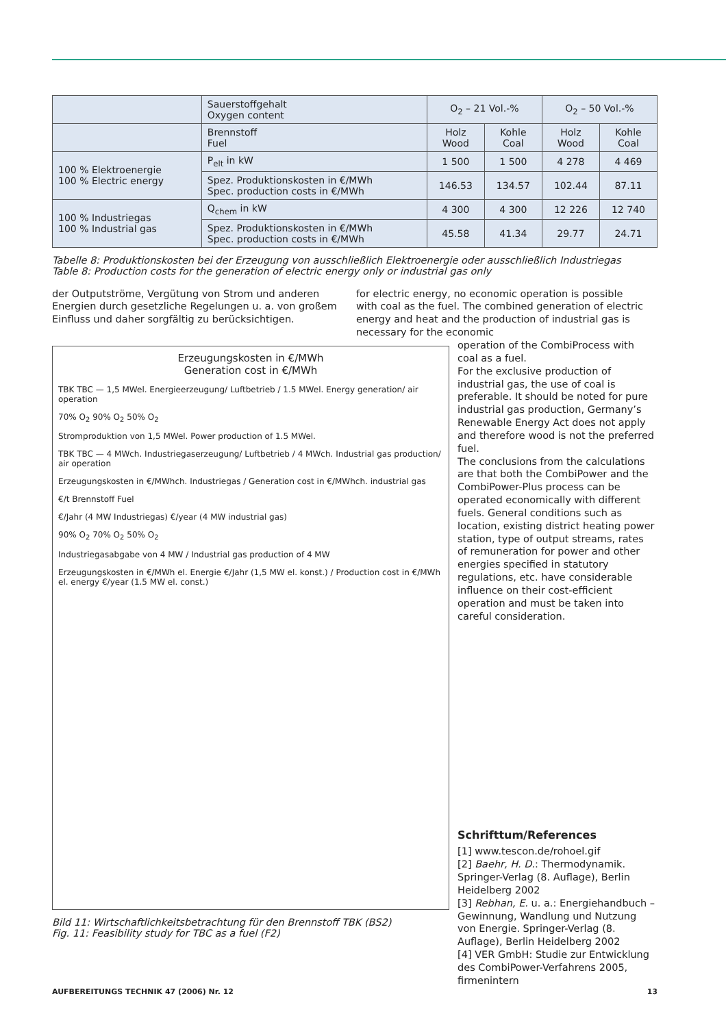| | Sauerstoffgehalt Oxygen content | O<sub>2</sub> – 21 Vol.-% | | O<sub>2</sub> – 50 Vol.-% | |
| --- | --- | --- | --- | --- | --- |
| | Brennstoff Fuel | Holz Wood | Kohle Coal | Holz Wood | Kohle Coal |
| 100 % Elektroenergie 100 % Electric energy | P<sub>elt</sub> in kW | 1 500 | 1 500 | 4 278 | 4 469 |
| | Spez. Produktionskosten in €/MWh Spec. production costs in €/MWh | 146.53 | 134.57 | 102.44 | 87.11 |
| 100 % Industriegas 100 % Industrial gas | Q<sub>chem</sub> in kW | 4 300 | 4 300 | 12 226 | 12 740 |
| | Spez. Produktionskosten in €/MWh Spec. production costs in €/MWh | 45.58 | 41.34 | 29.77 | 24.71 |
Tabelle 8: Produktionskosten bei der Erzeugung von ausschließlich Elektroenergie oder ausschließlich Industriegas
Table 8: Production costs for the generation of electric energy only or industrial gas only
der Outputströme, Vergütung von Strom und anderen Energien durch gesetzliche Regelungen u. a. von großem Einfluss und daher sorgfältig zu berücksichtigen.
for electric energy, no economic operation is possible with coal as the fuel. The combined generation of electric energy and heat and the production of industrial gas is necessary for the economic
Erzeugungskosten in €/MWh
Generation cost in €/MWh
TBK TBC — 1,5 MWel. Energieerzeugung/ Luftbetrieb / 1.5 MWel. Energy generation/ air operation
70% O<sub>2</sub> 90% O<sub>2</sub> 50% O<sub>2</sub>
Stromproduktion von 1,5 MWel. Power production of 1.5 MWel.
TBK TBC — 4 MWch. Industriegaserzeugung/ Luftbetrieb / 4 MWch. Industrial gas production/ air operation
Erzeugungskosten in €/MWhch. Industriegas / Generation cost in €/MWhch. industrial gas
€/t Brennstoff Fuel
€/Jahr (4 MW Industriegas) €/year (4 MW industrial gas)
90% O<sub>2</sub> 70% O<sub>2</sub> 50% O<sub>2</sub>
Industriegasabgabe von 4 MW / Industrial gas production of 4 MW
Erzeugungskosten in €/MWh el. Energie €/Jahr (1,5 MW el. konst.) / Production cost in €/MWh el. energy €/year (1.5 MW el. const.)
Bild 11: Wirtschaftlichkeitsbetrachtung für den Brennstoff TBK (BS2)
Fig. 11: Feasibility study for TBC as a fuel (F2)
operation of the CombiProcess with coal as a fuel.
For the exclusive production of industrial gas, the use of coal is preferable. It should be noted for pure industrial gas production, Germany’s Renewable Energy Act does not apply and therefore wood is not the preferred fuel.
The conclusions from the calculations are that both the CombiPower and the CombiPower-Plus process can be operated economically with different fuels. General conditions such as location, existing district heating power station, type of output streams, rates of remuneration for power and other energies specified in statutory regulations, etc. have considerable influence on their cost-efficient operation and must be taken into careful consideration.
Schrifttum/References
[1] www.tescon.de/rohoel.gif
[2] Baehr, H. D.: Thermodynamik. Springer-Verlag (8. Auflage), Berlin Heidelberg 2002
[3] Rebhan, E. u. a.: Energiehandbuch – Gewinnung, Wandlung und Nutzung von Energie. Springer-Verlag (8. Auflage), Berlin Heidelberg 2002
[4] VER GmbH: Studie zur Entwicklung des CombiPower-Verfahrens 2005, firmenintern
AUFBEREITUNGS TECHNIK 47 (2006) Nr. 12 13